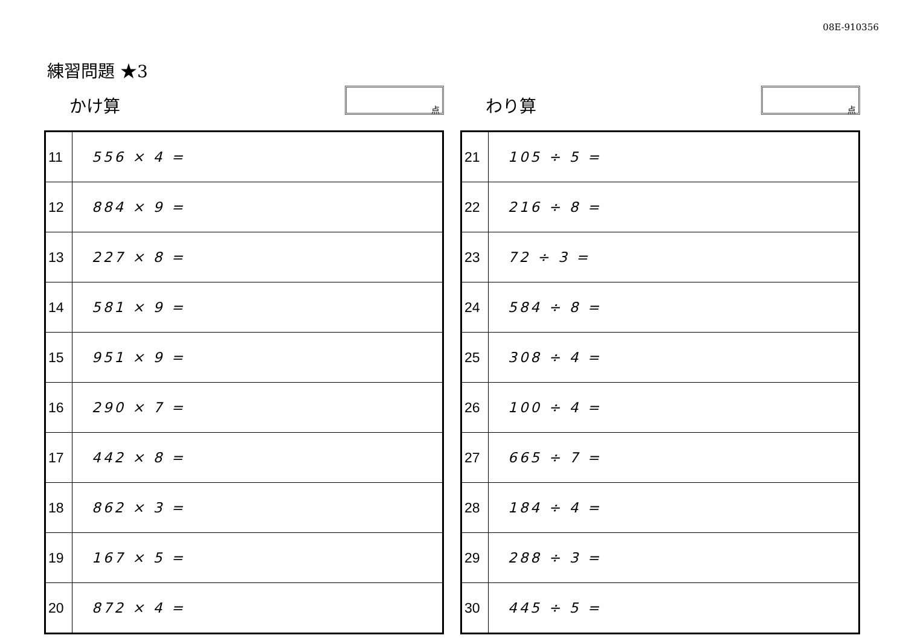08E-910356
練習問題 ★3
かけ算
点
| 11 | 556 × 4 = |
| 12 | 884 × 9 = |
| 13 | 227 × 8 = |
| 14 | 581 × 9 = |
| 15 | 951 × 9 = |
| 16 | 290 × 7 = |
| 17 | 442 × 8 = |
| 18 | 862 × 3 = |
| 19 | 167 × 5 = |
| 20 | 872 × 4 = |
わり算
点
| 21 | 105 ÷ 5 = |
| 22 | 216 ÷ 8 = |
| 23 | 72 ÷ 3 = |
| 24 | 584 ÷ 8 = |
| 25 | 308 ÷ 4 = |
| 26 | 100 ÷ 4 = |
| 27 | 665 ÷ 7 = |
| 28 | 184 ÷ 4 = |
| 29 | 288 ÷ 3 = |
| 30 | 445 ÷ 5 = |